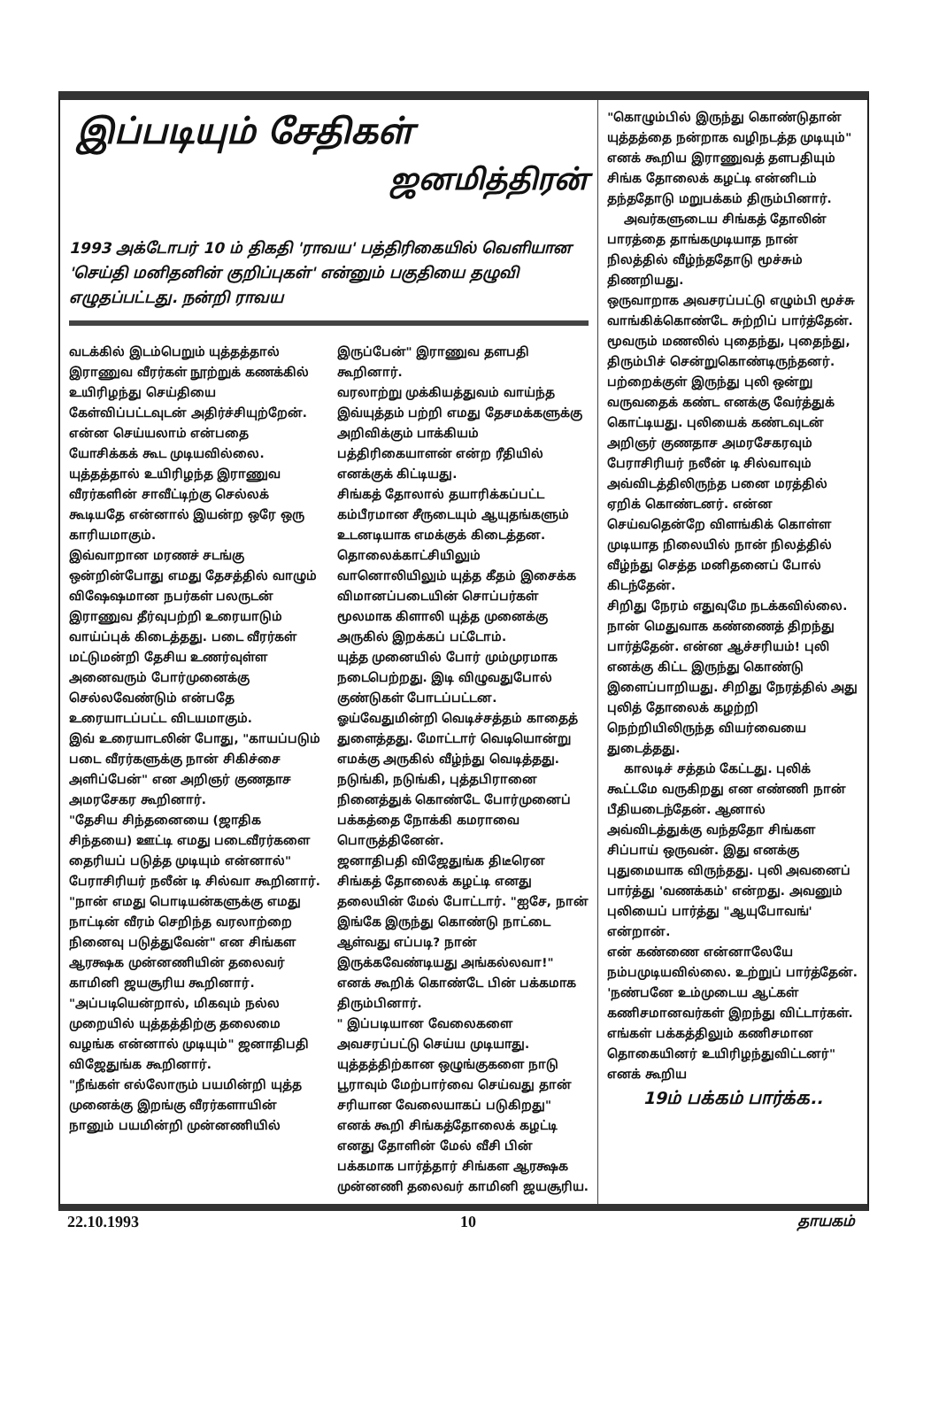இப்படியும் சேதிகள்
ஜனமித்திரன்
1993 அக்டோபர் 10 ம் திகதி 'ராவய' பத்திரிகையில் வெளியான 'செய்தி மனிதனின் குறிப்புகள்' என்னும் பகுதியை தழுவி எழுதப்பட்டது. நன்றி ராவய
வடக்கில் இடம்பெறும் யுத்தத்தால் இராணுவ வீரர்கள் நூற்றுக் கணக்கில் உயிரிழந்து செய்தியை கேள்விப்பட்டவுடன் அதிர்ச்சியுற்றேன். என்ன செய்யலாம் என்பதை யோசிக்கக் கூட முடியவில்லை. யுத்தத்தால் உயிரிழந்த இராணுவ வீரர்களின் சாவீட்டிற்கு செல்லக் கூடியதே என்னால் இயன்ற ஒரே ஒரு காரியமாகும்.
இவ்வாறான மரணச் சடங்கு ஒன்றின்போது எமது தேசத்தில் வாழும் விஷேஷமான நபர்கள் பலருடன் இராணுவ தீர்வுபற்றி உரையாடும் வாய்ப்புக் கிடைத்தது. படை வீரர்கள் மட்டுமன்றி தேசிய உணர்வுள்ள அனைவரும் போர்முனைக்கு செல்லவேண்டும் என்பதே உரையாடப்பட்ட விடயமாகும்.
இவ் உரையாடலின் போது, "காயப்படும் படை வீரர்களுக்கு நான் சிகிச்சை அளிப்பேன்" என அறிஞர் குணதாச அமரசேகர கூறினார்.
"தேசிய சிந்தனையை (ஜாதிக சிந்தயை) ஊட்டி எமது படைவீரர்களை தைரியப் படுத்த முடியும் என்னால்" பேராசிரியர் நலீன் டி சில்வா கூறினார்.
"நான் எமது பொடியன்களுக்கு எமது நாட்டின் வீரம் செறிந்த வரலாற்றை நினைவு படுத்துவேன்" என சிங்கள ஆரக்ஷக முன்னணியின் தலைவர் காமினி ஜயசூரிய கூறினார்.
"அப்படியென்றால், மிகவும் நல்ல முறையில் யுத்தத்திற்கு தலைமை வழங்க என்னால் முடியும்" ஜனாதிபதி விஜேதுங்க கூறினார்.
"நீங்கள் எல்லோரும் பயமின்றி யுத்த முனைக்கு இறங்கு வீரர்களாயின் நானும் பயமின்றி முன்னணியில்
இருப்பேன்" இராணுவ தளபதி கூறினார்.
வரலாற்று முக்கியத்துவம் வாய்ந்த இவ்யுத்தம் பற்றி எமது தேசமக்களுக்கு அறிவிக்கும் பாக்கியம் பத்திரிகையாளன் என்ற ரீதியில் எனக்குக் கிட்டியது.
சிங்கத் தோலால் தயாரிக்கப்பட்ட கம்பீரமான சீருடையும் ஆயுதங்களும் உடனடியாக எமக்குக் கிடைத்தன. தொலைக்காட்சியிலும் வானொலியிலும் யுத்த கீதம் இசைக்க விமானப்படையின் சொப்பர்கள் மூலமாக கிளாலி யுத்த முனைக்கு அருகில் இறக்கப் பட்டோம்.
யுத்த முனையில் போர் மும்முரமாக நடைபெற்றது. இடி விழுவதுபோல் குண்டுகள் போடப்பட்டன.
ஓய்வேதுமின்றி வெடிச்சத்தம் காதைத் துளைத்தது. மோட்டார் வெடியொன்று எமக்கு அருகில் வீழ்ந்து வெடித்தது. நடுங்கி, நடுங்கி, புத்தபிரானை நினைத்துக் கொண்டே போர்முனைப் பக்கத்தை நோக்கி கமராவை பொருத்தினேன்.
ஜனாதிபதி விஜேதுங்க திடீரென சிங்கத் தோலைக் கழட்டி எனது தலையின் மேல் போட்டார். "ஐசே, நான் இங்கே இருந்து கொண்டு நாட்டை ஆள்வது எப்படி? நான் இருக்கவேண்டியது அங்கல்லவா!" எனக் கூறிக் கொண்டே பின் பக்கமாக திரும்பினார்.
" இப்படியான வேலைகளை அவசரப்பட்டு செய்ய முடியாது. யுத்தத்திற்கான ஒழுங்குகளை நாடு பூராவும் மேற்பார்வை செய்வது தான் சரியான வேலையாகப் படுகிறது" எனக் கூறி சிங்கத்தோலைக் கழட்டி எனது தோளின் மேல் வீசி பின் பக்கமாக பார்த்தார் சிங்கள ஆரக்ஷக முன்னணி தலைவர் காமினி ஜயசூரிய.
"கொழும்பில் இருந்து கொண்டுதான் யுத்தத்தை நன்றாக வழிநடத்த முடியும்" எனக் கூறிய இராணுவத் தளபதியும் சிங்க தோலைக் கழட்டி என்னிடம் தந்ததோடு மறுபக்கம் திரும்பினார்.
அவர்களுடைய சிங்கத் தோலின் பாரத்தை தாங்கமுடியாத நான் நிலத்தில் வீழ்ந்ததோடு மூச்சும் திணறியது.
ஒருவாறாக அவசரப்பட்டு எழும்பி மூச்சு வாங்கிக்கொண்டே சுற்றிப் பார்த்தேன்.
மூவரும் மணலில் புதைந்து, புதைந்து, திரும்பிச் சென்றுகொண்டிருந்தனர்.
பற்றைக்குள் இருந்து புலி ஒன்று வருவதைக் கண்ட எனக்கு வேர்த்துக் கொட்டியது. புலியைக் கண்டவுடன் அறிஞர் குணதாச அமரசேகரவும் பேராசிரியர் நலீன் டி சில்வாவும் அவ்விடத்திலிருந்த பனை மரத்தில் ஏறிக் கொண்டனர். என்ன செய்வதென்றே விளங்கிக் கொள்ள முடியாத நிலையில் நான் நிலத்தில் வீழ்ந்து செத்த மனிதனைப் போல் கிடந்தேன்.
சிறிது நேரம் எதுவுமே நடக்கவில்லை. நான் மெதுவாக கண்ணைத் திறந்து பார்த்தேன். என்ன ஆச்சரியம்! புலி எனக்கு கிட்ட இருந்து கொண்டு இளைப்பாறியது. சிறிது நேரத்தில் அது புலித் தோலைக் கழற்றி நெற்றியிலிருந்த வியர்வையை துடைத்தது.
காலடிச் சத்தம் கேட்டது. புலிக் கூட்டமே வருகிறது என எண்ணி நான் பீதியடைந்தேன். ஆனால் அவ்விடத்துக்கு வந்ததோ சிங்கள சிப்பாய் ஒருவன். இது எனக்கு புதுமையாக விருந்தது. புலி அவனைப் பார்த்து 'வணக்கம்' என்றது. அவனும் புலியைப் பார்த்து "ஆயுபோவங்' என்றான்.
என் கண்ணை என்னாலேயே நம்பமுடியவில்லை. உற்றுப் பார்த்தேன். 'நண்பனே உம்முடைய ஆட்கள் கணிசமானவர்கள் இறந்து விட்டார்கள். எங்கள் பக்கத்திலும் கணிசமான தொகையினர் உயிரிழந்துவிட்டனர்" எனக் கூறிய
19ம் பக்கம் பார்க்க..
22.10.1993 10 தாயகம்